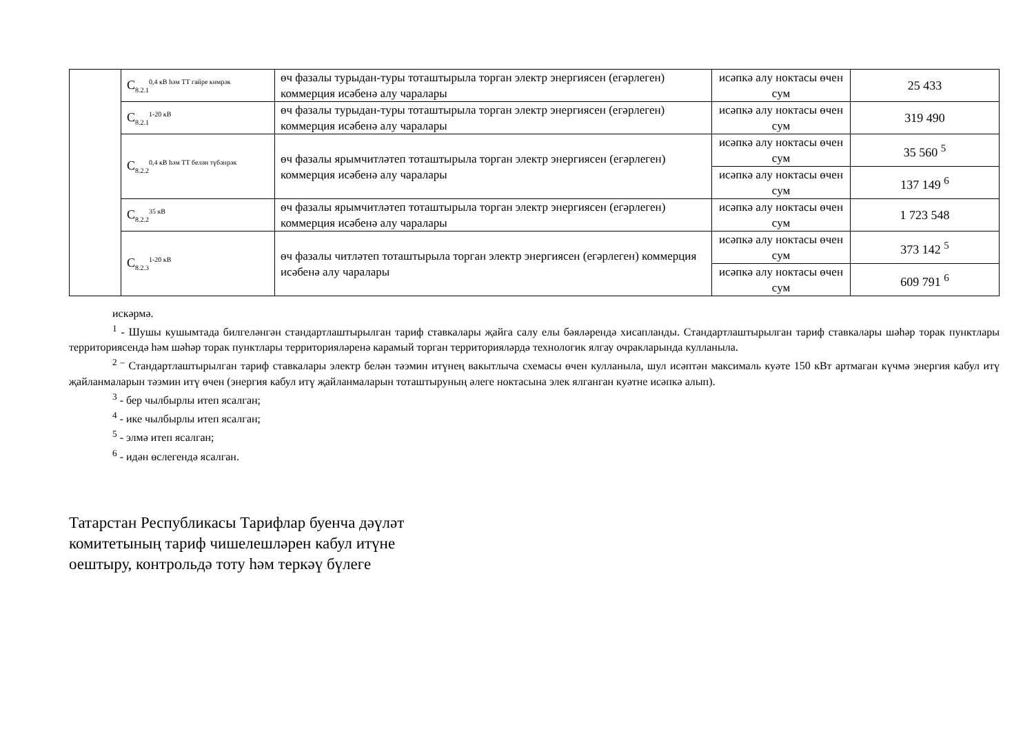| | C<sub>8.2.1</sub><sup>0,4 кВ һәм ТТ гайре кимрәк</sup> | өч фазалы турыдан-туры тоташтырыла торган электр энергиясен (егәрлеген) коммерция исәбенә алу чаралары | исәпкә алу ноктасы өчен сум | 25 433 |
| | C<sub>8.2.1</sub><sup>1-20 кВ</sup> | өч фазалы турыдан-туры тоташтырыла торган электр энергиясен (егәрлеген) коммерция исәбенә алу чаралары | исәпкә алу ноктасы өчен сум | 319 490 |
| | C<sub>8.2.2</sub><sup>0,4 кВ һәм ТТ белән түбәнрәк</sup> | өч фазалы ярымчитләтеп тоташтырыла торган электр энергиясен (егәрлеген) коммерция исәбенә алу чаралары | исәпкә алу ноктасы өчен сум | 35 560 <sup>5</sup> |
| | | | исәпкә алу ноктасы өчен сум | 137 149 <sup>6</sup> |
| | C<sub>8.2.2</sub><sup>35 кВ</sup> | өч фазалы ярымчитләтеп тоташтырыла торган электр энергиясен (егәрлеген) коммерция исәбенә алу чаралары | исәпкә алу ноктасы өчен сум | 1 723 548 |
| | C<sub>8.2.3</sub><sup>1-20 кВ</sup> | өч фазалы читләтеп тоташтырыла торган электр энергиясен (егәрлеген) коммерция исәбенә алу чаралары | исәпкә алу ноктасы өчен сум | 373 142 <sup>5</sup> |
| | | | исәпкә алу ноктасы өчен сум | 609 791 <sup>6</sup> |
искәрмә.
<sup>1</sup> - Шушы кушымтада билгеләнгән стандартлаштырылган тариф ставкалары җайга салу елы бәяләрендә хисапланды. Стандартлаштырылган тариф ставкалары шәһәр торак пунктлары территориясендә һәм шәһәр торак пунктлары территорияләренә карамый торган территорияләрдә технологик ялгау очракларында кулланыла.
<sup>2 –</sup> Стандартлаштырылган тариф ставкалары электр белән тәэмин итүнең вакытлыча схемасы өчен кулланыла, шул исәптән максималь куәте 150 кВт артмаган күчмә энергия кабул итү җайланмаларын тәэмин итү өчен (энергия кабул итү җайланмаларын тоташтыруның әлеге ноктасына элек ялганган куәтне исәпкә алып).
<sup>3</sup> - бер чылбырлы итеп ясалган;
<sup>4</sup> - ике чылбырлы итеп ясалган;
<sup>5</sup> - элмә итеп ясалган;
<sup>6</sup> - идән өслегендә ясалган.
Татарстан Республикасы Тарифлар буенча дәүләт
комитетының тариф чишелешләрен кабул итүне
оештыру, контрольдә тоту һәм теркәү бүлеге